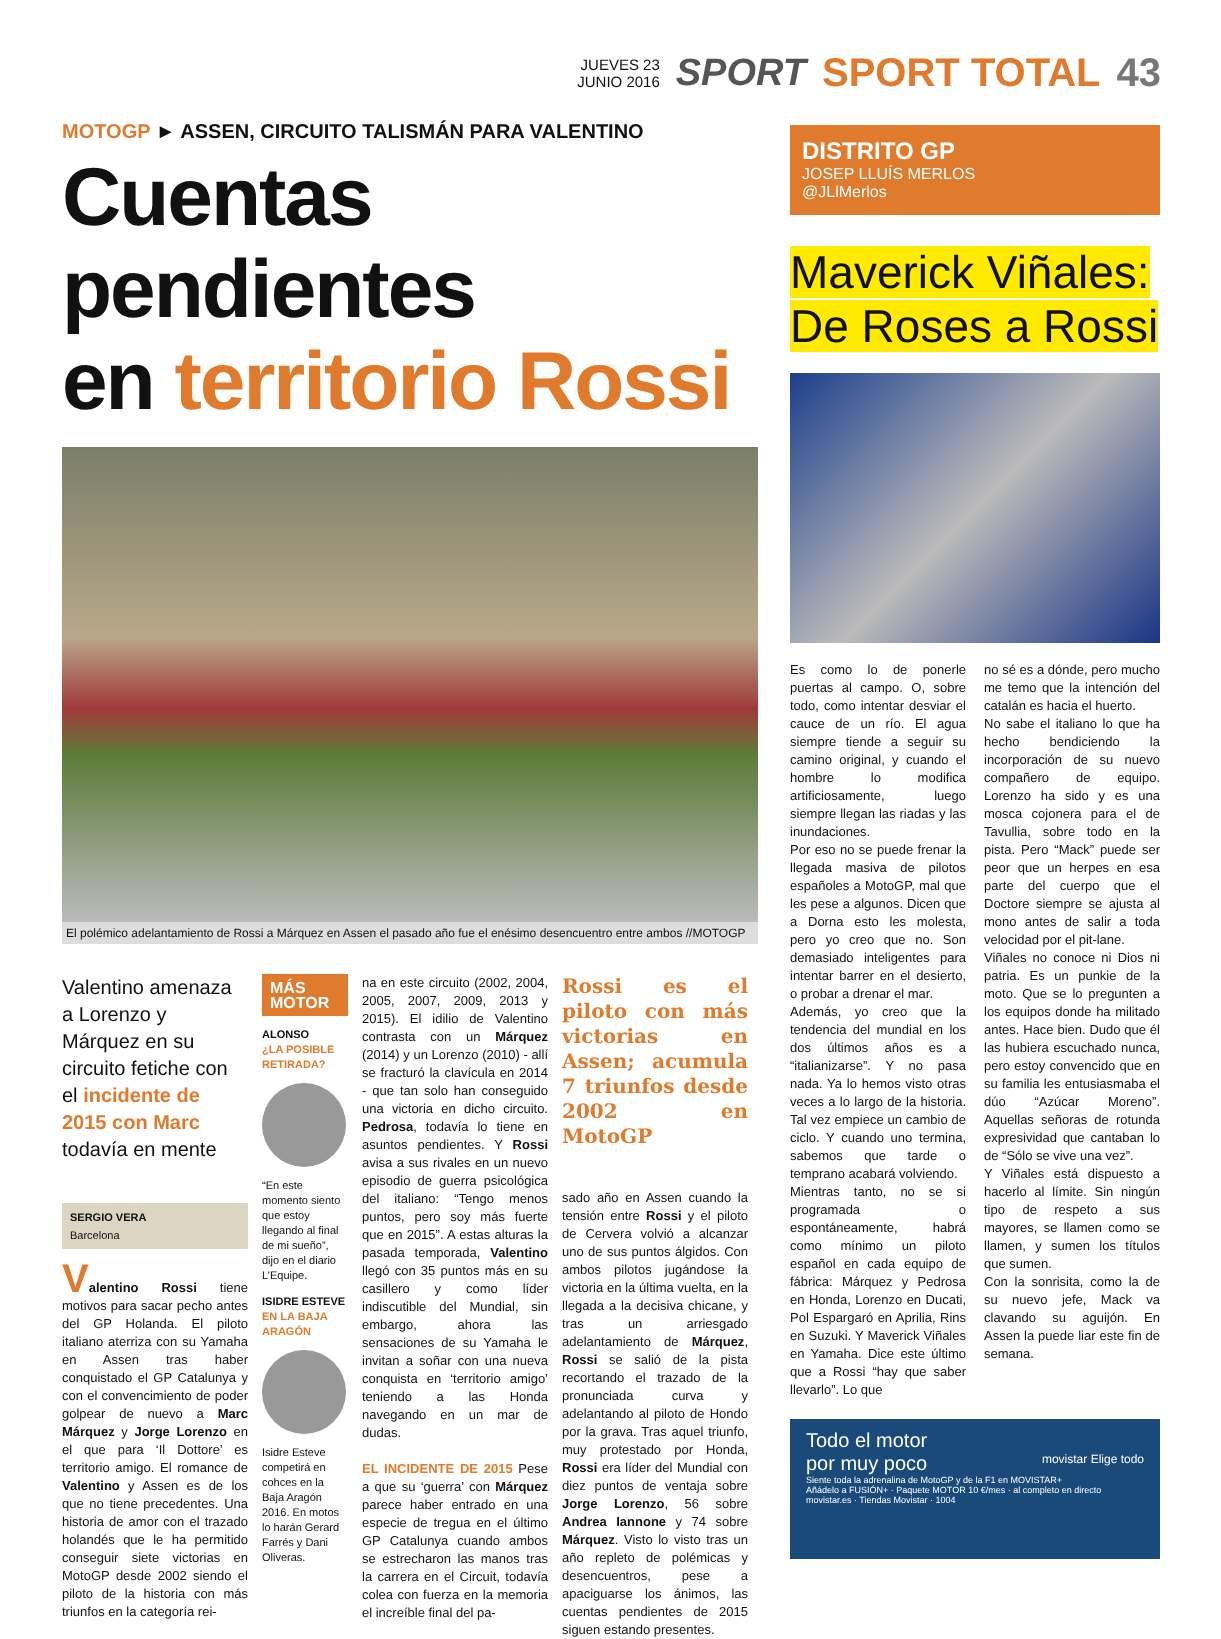JUEVES 23
JUNIO 2016
SPORT SPORT TOTAL 43
MOTOGP ► ASSEN, CIRCUITO TALISMÁN PARA VALENTINO
Cuentas pendientes
en territorio Rossi
El polémico adelantamiento de Rossi a Márquez en Assen el pasado año fue el enésimo desencuentro entre ambos //MOTOGP
Valentino amenaza a Lorenzo y Márquez en su circuito fetiche con el incidente de 2015 con Marc todavía en mente
SERGIO VERA
Barcelona
Valentino Rossi tiene motivos para sacar pecho antes del GP Holanda. El piloto italiano aterriza con su Yamaha en Assen tras haber conquistado el GP Catalunya y con el convencimiento de poder golpear de nuevo a Marc Márquez y Jorge Lorenzo en el que para ‘Il Dottore’ es territorio amigo. El romance de Valentino y Assen es de los que no tiene precedentes. Una historia de amor con el trazado holandés que le ha permitido conseguir siete victorias en MotoGP desde 2002 siendo el piloto de la historia con más triunfos en la categoría rei-
MÁS MOTOR
ALONSO
¿LA POSIBLE RETIRADA?
“En este momento siento que estoy llegando al final de mi sueño”, dijo en el diario L’Equipe.
ISIDRE ESTEVE
EN LA BAJA ARAGÓN
Isidre Esteve competirá en cohces en la Baja Aragón 2016. En motos lo harán Gerard Farrés y Dani Oliveras.
na en este circuito (2002, 2004, 2005, 2007, 2009, 2013 y 2015). El idilio de Valentino contrasta con un Márquez (2014) y un Lorenzo (2010) - allí se fracturó la clavícula en 2014 - que tan solo han conseguido una victoria en dicho circuito. Pedrosa, todavía lo tiene en asuntos pendientes. Y Rossi avisa a sus rivales en un nuevo episodio de guerra psicológica del italiano: “Tengo menos puntos, pero soy más fuerte que en 2015”. A estas alturas la pasada temporada, Valentino llegó con 35 puntos más en su casillero y como líder indiscutible del Mundial, sin embargo, ahora las sensaciones de su Yamaha le invitan a soñar con una nueva conquista en ‘territorio amigo’ teniendo a las Honda navegando en un mar de dudas.
EL INCIDENTE DE 2015 Pese a que su ‘guerra’ con Márquez parece haber entrado en una especie de tregua en el último GP Catalunya cuando ambos se estrecharon las manos tras la carrera en el Circuit, todavía colea con fuerza en la memoria el increíble final del pa-
Rossi es el piloto con más victorias en Assen; acumula 7 triunfos desde 2002 en MotoGP
sado año en Assen cuando la tensión entre Rossi y el piloto de Cervera volvió a alcanzar uno de sus puntos álgidos. Con ambos pilotos jugándose la victoria en la última vuelta, en la llegada a la decisiva chicane, y tras un arriesgado adelantamiento de Márquez, Rossi se salió de la pista recortando el trazado de la pronunciada curva y adelantando al piloto de Hondo por la grava. Tras aquel triunfo, muy protestado por Honda, Rossi era líder del Mundial con diez puntos de ventaja sobre Jorge Lorenzo, 56 sobre Andrea Iannone y 74 sobre Márquez. Visto lo visto tras un año repleto de polémicas y desencuentros, pese a apaciguarse los ánimos, las cuentas pendientes de 2015 siguen estando presentes.
DISTRITO GP
JOSEP LLUÍS MERLOS
@JLlMerlos
Maverick Viñales:
De Roses a Rossi
Es como lo de ponerle puertas al campo. O, sobre todo, como intentar desviar el cauce de un río. El agua siempre tiende a seguir su camino original, y cuando el hombre lo modifica artificiosamente, luego siempre llegan las riadas y las inundaciones.
Por eso no se puede frenar la llegada masiva de pilotos españoles a MotoGP, mal que les pese a algunos. Dicen que a Dorna esto les molesta, pero yo creo que no. Son demasiado inteligentes para intentar barrer en el desierto, o probar a drenar el mar.
Además, yo creo que la tendencia del mundial en los dos últimos años es a “italianizarse”. Y no pasa nada. Ya lo hemos visto otras veces a lo largo de la historia. Tal vez empiece un cambio de ciclo. Y cuando uno termina, sabemos que tarde o temprano acabará volviendo.
Mientras tanto, no se si programada o espontáneamente, habrá como mínimo un piloto español en cada equipo de fábrica: Márquez y Pedrosa en Honda, Lorenzo en Ducati, Pol Espargaró en Aprilia, Rins en Suzuki. Y Maverick Viñales en Yamaha. Dice este último que a Rossi “hay que saber llevarlo”. Lo que
no sé es a dónde, pero mucho me temo que la intención del catalán es hacia el huerto.
No sabe el italiano lo que ha hecho bendiciendo la incorporación de su nuevo compañero de equipo. Lorenzo ha sido y es una mosca cojonera para el de Tavullia, sobre todo en la pista. Pero “Mack” puede ser peor que un herpes en esa parte del cuerpo que el Doctore siempre se ajusta al mono antes de salir a toda velocidad por el pit-lane.
Viñales no conoce ni Dios ni patria. Es un punkie de la moto. Que se lo pregunten a los equipos donde ha militado antes. Hace bien. Dudo que él las hubiera escuchado nunca, pero estoy convencido que en su familia les entusiasmaba el dúo “Azúcar Moreno”. Aquellas señoras de rotunda expresividad que cantaban lo de “Sólo se vive una vez”.
Y Viñales está dispuesto a hacerlo al límite. Sin ningún tipo de respeto a sus mayores, se llamen como se llamen, y sumen los títulos que sumen.
Con la sonrisita, como la de su nuevo jefe, Mack va clavando su aguijón. En Assen la puede liar este fin de semana.
Todo el motor
por muy poco movistar Elige todo
Siente toda la adrenalina de MotoGP y de la F1 en MOVISTAR+
Añádelo a FUSIÓN+ · Paquete MOTOR 10 €/mes · al completo en directo
movistar.es · Tiendas Movistar · 1004